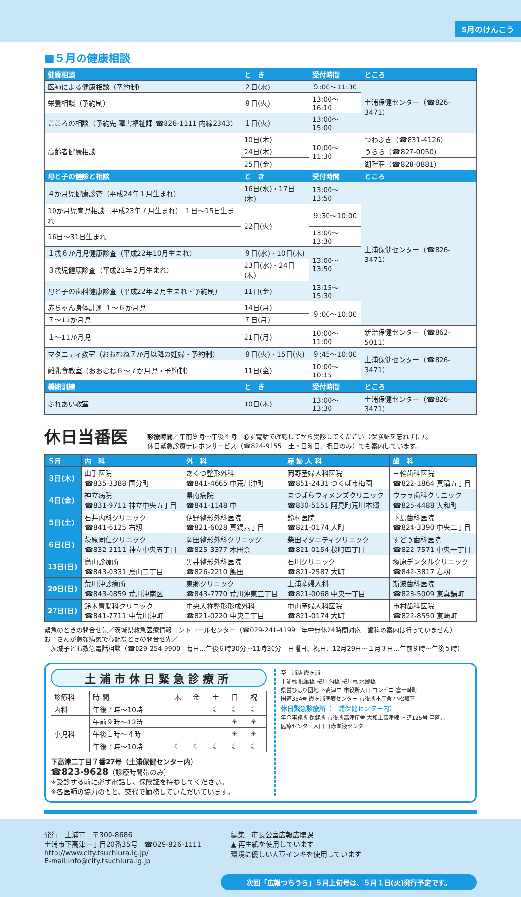5月のけんこう
■５月の健康相談
| 健康相談 | と き | 受付時間 | ところ |
| --- | --- | --- | --- |
| 医師による健康相談（予約制） | ２日(水) | ９:00～11:30 | 土浦保健センター（☎826-3471） |
| 栄養相談（予約制） | ８日(火) | 13:00～16:10 | |
| こころの相談（予約先 障害福祉課 ☎826-1111 内線2343） | １日(火) | 13:00～15:00 | |
| 高齢者健康相談 | 10日(木) | 10:00～11:30 | つわぶき（☎831-4126） |
| | 24日(木) | | うらら（☎827-0050） |
| | 25日(金) | | 湖畔荘（☎828-0881） |
| 母と子の健診と相談 | と き | 受付時間 | ところ |
| ４か月児健康診査（平成24年１月生まれ） | 16日(水)・17日(木) | 13:00～13:50 | 土浦保健センター（☎826-3471） |
| 10か月児育児相談（平成23年７月生まれ） １日～15日生まれ | 22日(火) | ９:30～10:00 | |
| 16日～31日生まれ | | 13:00～13:30 | |
| １歳６か月児健康診査（平成22年10月生まれ） | ９日(水)・10日(木) | 13:00～13:50 | |
| ３歳児健康診査（平成21年２月生まれ） | 23日(水)・24日(木) | | |
| 母と子の歯科健康診査（平成22年２月生まれ・予約制） | 11日(金) | 13:15～15:30 | |
| 赤ちゃん身体計測 １～６か月児 | 14日(月) | ９:00～10:00 | |
| ７～11か月児 | ７日(月) | | |
| １～11か月児 | 21日(月) | 10:00～11:00 | 新治保健センター（☎862-5011） |
| マタニティ教室（おおむね７か月以降の妊婦・予約制） | ８日(火)・15日(火) | ９:45～10:00 | 土浦保健センター（☎826-3471） |
| 離乳食教室（おおむね６～７か月児・予約制） | 11日(金) | 10:00～10:15 | |
| 機能訓練 | と き | 受付時間 | ところ |
| ふれあい教室 | 10日(木) | 13:00～13:30 | 土浦保健センター（☎826-3471） |
休日当番医 診療時間／午前９時～午後４時　必ず電話で確認してから受診してください（保険証を忘れずに）。
休日緊急診療テレホンサービス（☎824-9155　土・日曜日、祝日のみ）でも案内しています。
| ５月 | 内 科 | 外 科 | 産 婦 人 科 | 歯 科 |
| --- | --- | --- | --- | --- |
| ３日(木) | 山手医院 ☎835-3388 国分町 | あくつ整形外科 ☎841-4665 中荒川沖町 | 岡野産婦人科医院 ☎851-2431 つくば市梅園 | 三輪歯科医院 ☎822-1864 真鍋五丁目 |
| ４日(金) | 神立病院 ☎831-9711 神立中央五丁目 | 県南病院 ☎841-1148 中 | まつばらウィメンズクリニック ☎830-5151 阿見町荒川本郷 | ウララ歯科クリニック ☎825-4488 大和町 |
| ５日(土) | 石井内科クリニック ☎841-6125 右籾 | 伊野整形外科医院 ☎821-6028 真鍋六丁目 | 鈴村医院 ☎821-0174 大町 | 下島歯科医院 ☎824-3390 中央二丁目 |
| ６日(日) | 萩原同仁クリニック ☎832-2111 神立中央五丁目 | 岡田整形外科クリニック ☎825-3377 木田余 | 柴田マタニティクリニック ☎821-0154 桜町四丁目 | すどう歯科医院 ☎822-7571 中央一丁目 |
| 13日(日) | 烏山診療所 ☎843-0331 烏山二丁目 | 黒井整形外科医院 ☎826-2210 飯田 | 石川クリニック ☎821-2587 大町 | 塚原デンタルクリニック ☎842-3817 右籾 |
| 20日(日) | 荒川沖診療所 ☎843-0859 荒川沖南区 | 東郷クリニック ☎843-7770 荒川沖東三丁目 | 土浦産婦人科 ☎821-0068 中央一丁目 | 斯波歯科医院 ☎823-5009 東真鍋町 |
| 27日(日) | 鈴木胃腸科クリニック ☎841-7711 中荒川沖町 | 中央大祢整形形成外科 ☎821-0220 中央二丁目 | 中山産婦人科医院 ☎821-0174 大町 | 市村歯科医院 ☎822-8550 東崎町 |
緊急のときの問合せ先／茨城県救急医療情報コントロールセンター（☎029-241-4199　年中無休24時間対応　歯科の案内は行っていません）
お子さんが急な病気で心配なときの問合せ先／
　茨城子ども救急電話相談（☎029-254-9900　毎日…午後６時30分～11時30分　日曜日、祝日、12月29日～１月３日…午前９時～午後５時）
土浦市休日緊急診療所
| 診療科 | 時 間 | 木 | 金 | 土 | 日 | 祝 |
| 内科 | 午後７時～10時 | | | ☾ | ☾ | ☾ |
| 小児科 | 午前９時～12時 | | | | ☀ | ☀ |
| | 午後１時～４時 | | | | ☀ | ☀ |
| | 午後７時～10時 | ☾ | ☾ | ☾ | ☾ | ☾ |
下高津二丁目７番27号（土浦保健センター内）
☎823-9628（診療時間帯のみ）
※受診する前に必ず電話し、保険証を持参してください。
※各医師の協力のもと、交代で勤務していただいています。
至土浦駅 霞ヶ浦
土浦橋 銭亀橋 桜川 匂橋 桜川橋 水郷橋
県営ひばり団地 下高津二 市役所入口 コンビニ 富士崎町
国道354号 霞ヶ浦医療センター 市役所本庁舎 小松坂下
休日緊急診療所（土浦保健センター内）
年金事務所 保健所 市役所高津庁舎 大和上高津線 国道125号 至阿見
医療センター入口 日赤血液センター
発行　土浦市　〒300-8686
土浦市下高津一丁目20番35号　☎029-826-1111
http://www.city.tsuchiura.lg.jp/
E-mail:info@city.tsuchiura.lg.jp
編集　市長公室広報広聴課
▲ 再生紙を使用しています
環境に優しい大豆インキを使用しています
次回「広報つちうら」５月上旬号は、５月１日(火)発行予定です。